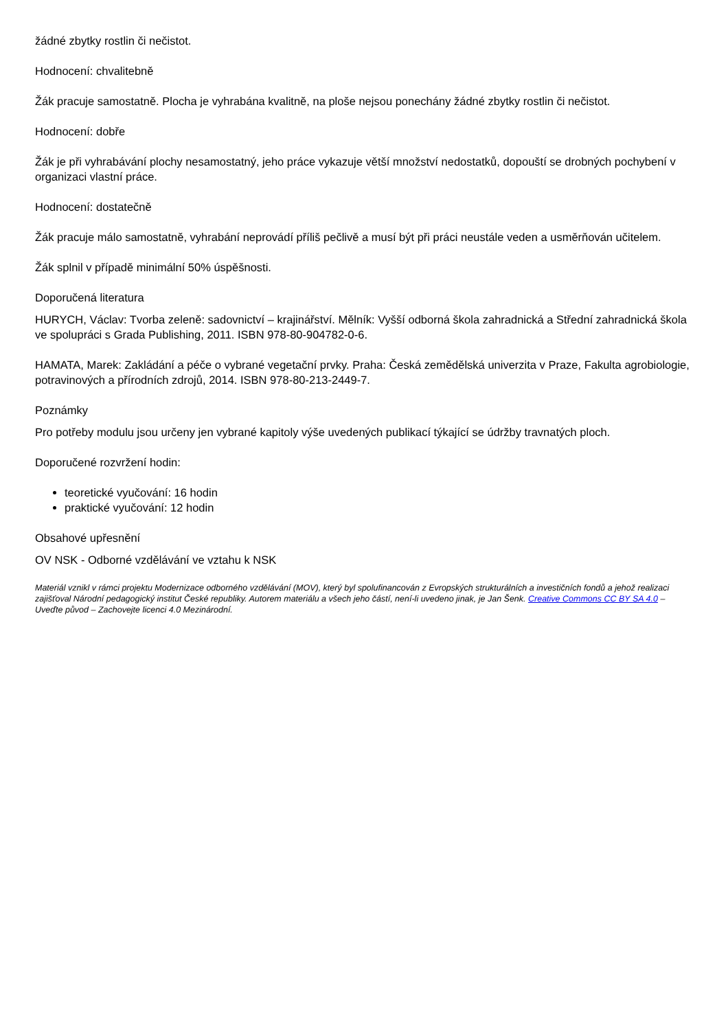žádné zbytky rostlin či nečistot.
Hodnocení: chvalitebně
Žák pracuje samostatně. Plocha je vyhrabána kvalitně, na ploše nejsou ponechány žádné zbytky rostlin či nečistot.
Hodnocení: dobře
Žák je při vyhrabávání plochy nesamostatný, jeho práce vykazuje větší množství nedostatků, dopouští se drobných pochybení v organizaci vlastní práce.
Hodnocení: dostatečně
Žák pracuje málo samostatně, vyhrabání neprovádí příliš pečlivě a musí být při práci neustále veden a usměrňován učitelem.
Žák splnil v případě minimální 50% úspěšnosti.
Doporučená literatura
HURYCH, Václav: Tvorba zeleně: sadovnictví – krajinářství. Mělník: Vyšší odborná škola zahradnická a Střední zahradnická škola ve spolupráci s Grada Publishing, 2011. ISBN 978-80-904782-0-6.
HAMATA, Marek: Zakládání a péče o vybrané vegetační prvky. Praha: Česká zemědělská univerzita v Praze, Fakulta agrobiologie, potravinových a přírodních zdrojů, 2014. ISBN 978-80-213-2449-7.
Poznámky
Pro potřeby modulu jsou určeny jen vybrané kapitoly výše uvedených publikací týkající se údržby travnatých ploch.
Doporučené rozvržení hodin:
teoretické vyučování: 16 hodin
praktické vyučování: 12 hodin
Obsahové upřesnění
OV NSK - Odborné vzdělávání ve vztahu k NSK
Materiál vznikl v rámci projektu Modernizace odborného vzdělávání (MOV), který byl spolufinancován z Evropských strukturálních a investičních fondů a jehož realizaci zajišťoval Národní pedagogický institut České republiky. Autorem materiálu a všech jeho částí, není-li uvedeno jinak, je Jan Šenk. Creative Commons CC BY SA 4.0 – Uveďte původ – Zachovejte licenci 4.0 Mezinárodní.